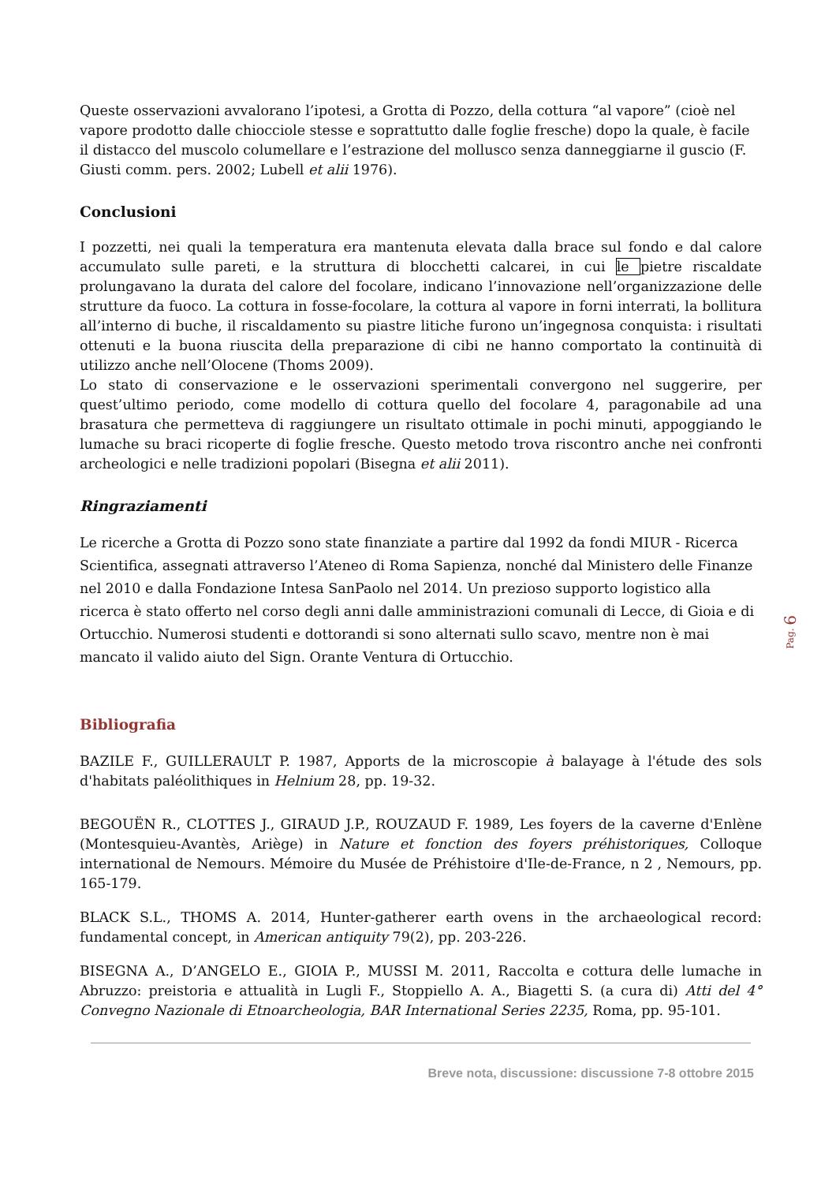Queste osservazioni avvalorano l’ipotesi, a Grotta di Pozzo, della cottura “al vapore” (cioè nel vapore prodotto dalle chiocciole stesse e soprattutto dalle foglie fresche) dopo la quale, è facile il distacco del muscolo columellare e l’estrazione del mollusco senza danneggiarne il guscio (F. Giusti comm. pers. 2002; Lubell et alii 1976).
Conclusioni
I pozzetti, nei quali la temperatura era mantenuta elevata dalla brace sul fondo e dal calore accumulato sulle pareti, e la struttura di blocchetti calcarei, in cui le pietre riscaldate prolungavano la durata del calore del focolare, indicano l’innovazione nell’organizzazione delle strutture da fuoco. La cottura in fosse-focolare, la cottura al vapore in forni interrati, la bollitura all’interno di buche, il riscaldamento su piastre litiche furono un’ingegnosa conquista: i risultati ottenuti e la buona riuscita della preparazione di cibi ne hanno comportato la continuità di utilizzo anche nell’Olocene (Thoms 2009).
Lo stato di conservazione e le osservazioni sperimentali convergono nel suggerire, per quest’ultimo periodo, come modello di cottura quello del focolare 4, paragonabile ad una brasatura che permetteva di raggiungere un risultato ottimale in pochi minuti, appoggiando le lumache su braci ricoperte di foglie fresche. Questo metodo trova riscontro anche nei confronti archeologici e nelle tradizioni popolari (Bisegna et alii 2011).
Ringraziamenti
Le ricerche a Grotta di Pozzo sono state finanziate a partire dal 1992 da fondi MIUR - Ricerca Scientifica, assegnati attraverso l’Ateneo di Roma Sapienza, nonché dal Ministero delle Finanze nel 2010 e dalla Fondazione Intesa SanPaolo nel 2014. Un prezioso supporto logistico alla ricerca è stato offerto nel corso degli anni dalle amministrazioni comunali di Lecce, di Gioia e di Ortucchio. Numerosi studenti e dottorandi si sono alternati sullo scavo, mentre non è mai mancato il valido aiuto del Sign. Orante Ventura di Ortucchio.
Bibliografia
BAZILE F., GUILLERAULT P. 1987, Apports de la microscopie à balayage à l'étude des sols d'habitats paléolithiques in Helnium 28, pp. 19-32.
BEGOUËN R., CLOTTES J., GIRAUD J.P., ROUZAUD F. 1989, Les foyers de la caverne d'Enlène (Montesquieu-Avantès, Ariège) in Nature et fonction des foyers préhistoriques, Colloque international de Nemours. Mémoire du Musée de Préhistoire d'Ile-de-France, n 2 , Nemours, pp. 165-179.
BLACK S.L., THOMS A. 2014, Hunter-gatherer earth ovens in the archaeological record: fundamental concept, in American antiquity 79(2), pp. 203-226.
BISEGNA A., D’ANGELO E., GIOIA P., MUSSI M. 2011, Raccolta e cottura delle lumache in Abruzzo: preistoria e attualità in Lugli F., Stoppiello A. A., Biagetti S. (a cura di) Atti del 4° Convegno Nazionale di Etnoarcheologia, BAR International Series 2235, Roma, pp. 95-101.
Breve nota, discussione: discussione 7-8 ottobre 2015
Pag. 6